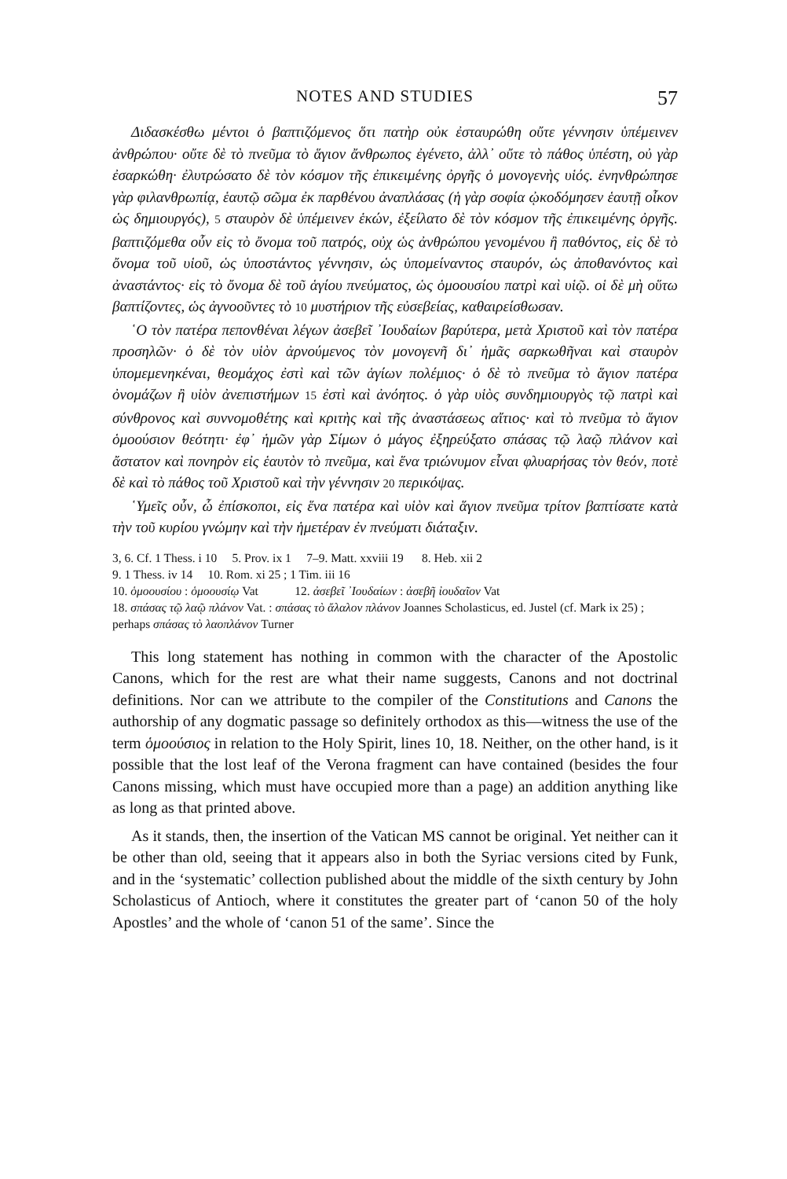NOTES AND STUDIES 57
Διδασκέσθω μέντοι ὁ βαπτιζόμενος ὅτι πατὴρ οὐκ ἐσταυρώθη οὔτε γέννησιν ὑπέμεινεν ἀνθρώπου· οὔτε δὲ τὸ πνεῦμα τὸ ἅγιον ἄνθρωπος ἐγένετο, ἀλλ᾽ οὔτε τὸ πάθος ὑπέστη, οὐ γὰρ ἐσαρκώθη· ἐλυτρώσατο δὲ τὸν κόσμον τῆς ἐπικειμένης ὀργῆς ὁ μονογενὴς υἱός. ἐνηνθρώπησε γὰρ φιλανθρωπίᾳ, ἑαυτῷ σῶμα ἐκ παρθένου ἀναπλάσας (ἡ γὰρ σοφία ᾠκοδόμησεν ἑαυτῇ οἶκον ὡς δημιουργός), 5 σταυρὸν δὲ ὑπέμεινεν ἑκών, ἐξείλατο δὲ τὸν κόσμον τῆς ἐπικειμένης ὀργῆς. βαπτιζόμεθα οὖν εἰς τὸ ὄνομα τοῦ πατρός, οὐχ ὡς ἀνθρώπου γενομένου ἢ παθόντος, εἰς δὲ τὸ ὄνομα τοῦ υἱοῦ, ὡς ὑποστάντος γέννησιν, ὡς ὑπομείναντος σταυρόν, ὡς ἀποθανόντος καὶ ἀναστάντος· εἰς τὸ ὄνομα δὲ τοῦ ἁγίου πνεύματος, ὡς ὁμοουσίου πατρὶ καὶ υἱῷ. οἱ δὲ μὴ οὕτω βαπτίζοντες, ὡς ἀγνοοῦντες τὸ 10 μυστήριον τῆς εὐσεβείας, καθαιρείσθωσαν.
῾Ο τὸν πατέρα πεπονθέναι λέγων ἀσεβεῖ ᾿Ιουδαίων βαρύτερα, μετὰ Χριστοῦ καὶ τὸν πατέρα προσηλῶν· ὁ δὲ τὸν υἱὸν ἀρνούμενος τὸν μονογενῆ δι᾽ ἡμᾶς σαρκωθῆναι καὶ σταυρὸν ὑπομεμενηκέναι, θεομάχος ἐστὶ καὶ τῶν ἁγίων πολέμιος· ὁ δὲ τὸ πνεῦμα τὸ ἅγιον πατέρα ὀνομάζων ἢ υἱὸν ἀνεπιστήμων 15 ἐστὶ καὶ ἀνόητος. ὁ γὰρ υἱὸς συνδημιουργὸς τῷ πατρὶ καὶ σύνθρονος καὶ συννομοθέτης καὶ κριτὴς καὶ τῆς ἀναστάσεως αἴτιος· καὶ τὸ πνεῦμα τὸ ἅγιον ὁμοούσιον θεότητι· ἐφ᾽ ἡμῶν γὰρ Σίμων ὁ μάγος ἐξηρεύξατο σπάσας τῷ λαῷ πλάνον καὶ ἄστατον καὶ πονηρὸν εἰς ἑαυτὸν τὸ πνεῦμα, καὶ ἕνα τριώνυμον εἶναι φλυαρήσας τὸν θεόν, ποτὲ δὲ καὶ τὸ πάθος τοῦ Χριστοῦ καὶ τὴν γέννησιν 20 περικόψας.
῾Υμεῖς οὖν, ὦ ἐπίσκοποι, εἰς ἕνα πατέρα καὶ υἱὸν καὶ ἅγιον πνεῦμα τρίτον βαπτίσατε κατὰ τὴν τοῦ κυρίου γνώμην καὶ τὴν ἡμετέραν ἐν πνεύματι διάταξιν.
3, 6. Cf. 1 Thess. i 10 5. Prov. ix 1 7–9. Matt. xxviii 19 8. Heb. xii 2
9. 1 Thess. iv 14 10. Rom. xi 25 ; 1 Tim. iii 16
10. ὁμοουσίου : ὁμοουσίῳ Vat 12. ἀσεβεῖ ᾿Ιουδαίων : ἀσεβῆ ἰουδαῖον Vat
18. σπάσας τῷ λαῷ πλάνον Vat. : σπάσας τὸ ἄλαλον πλάνον Joannes Scholasticus, ed. Justel (cf. Mark ix 25) ; perhaps σπάσας τὸ λαοπλάνον Turner
This long statement has nothing in common with the character of the Apostolic Canons, which for the rest are what their name suggests, Canons and not doctrinal definitions. Nor can we attribute to the compiler of the Constitutions and Canons the authorship of any dogmatic passage so definitely orthodox as this—witness the use of the term ὁμοούσιος in relation to the Holy Spirit, lines 10, 18. Neither, on the other hand, is it possible that the lost leaf of the Verona fragment can have contained (besides the four Canons missing, which must have occupied more than a page) an addition anything like as long as that printed above.
As it stands, then, the insertion of the Vatican MS cannot be original. Yet neither can it be other than old, seeing that it appears also in both the Syriac versions cited by Funk, and in the ‘systematic’ collection published about the middle of the sixth century by John Scholasticus of Antioch, where it constitutes the greater part of ‘canon 50 of the holy Apostles’ and the whole of ‘canon 51 of the same’. Since the